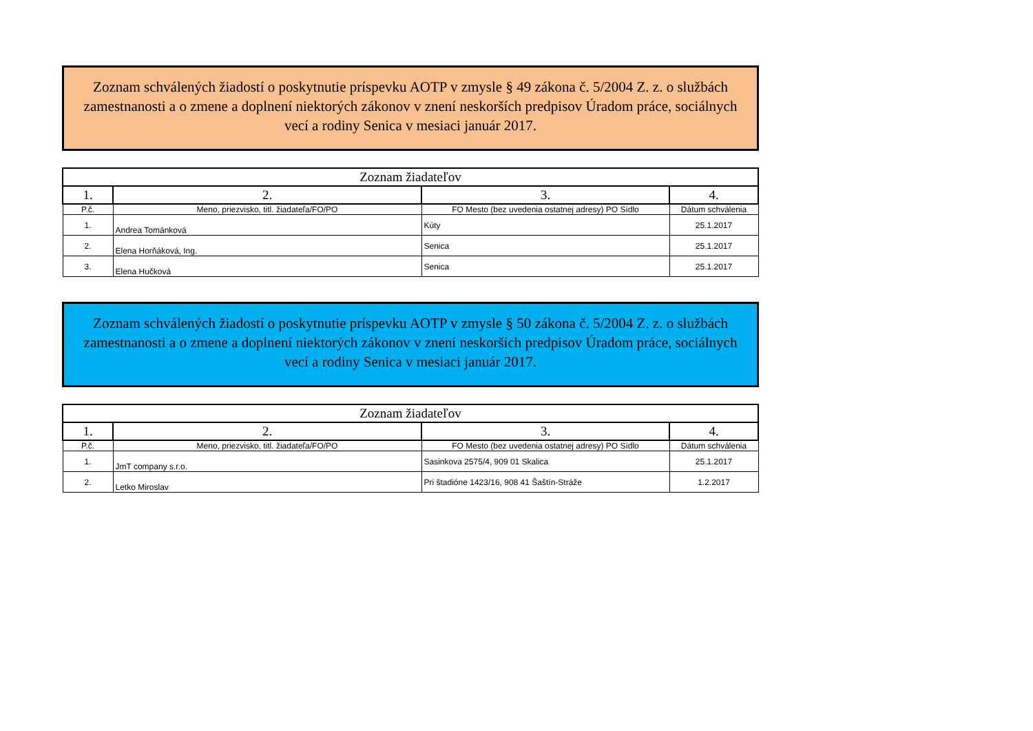Zoznam schválených žiadostí o poskytnutie príspevku AOTP v zmysle § 49 zákona č. 5/2004 Z. z. o službách zamestnanosti a o zmene a doplnení niektorých zákonov v znení neskorších predpisov Úradom práce, sociálnych vecí a rodiny Senica v mesiaci január 2017.
| Zoznam žiadateľov | | | |
| --- | --- | --- | --- |
| 1. | 2. | 3. | 4. |
| P.č. | Meno, priezvisko, titl. žiadateľa/FO/PO | FO Mesto (bez uvedenia ostatnej adresy) PO Sídlo | Dátum schválenia |
| 1. | Andrea Tománková | Kúty | 25.1.2017 |
| 2. | Elena Horňáková, Ing. | Senica | 25.1.2017 |
| 3. | Elena Hučková | Senica | 25.1.2017 |
Zoznam schválených žiadostí o poskytnutie príspevku AOTP v zmysle § 50 zákona č. 5/2004 Z. z. o službách zamestnanosti a o zmene a doplnení niektorých zákonov v znení neskorších predpisov Úradom práce, sociálnych vecí a rodiny Senica v mesiaci január 2017.
| Zoznam žiadateľov | | | |
| --- | --- | --- | --- |
| 1. | 2. | 3. | 4. |
| P.č. | Meno, priezvisko, titl. žiadateľa/FO/PO | FO Mesto (bez uvedenia ostatnej adresy) PO Sídlo | Dátum schválenia |
| 1. | JmT company s.r.o. | Sasinkova 2575/4, 909 01 Skalica | 25.1.2017 |
| 2. | Letko Miroslav | Pri štadióne 1423/16, 908 41 Šaštín-Stráže | 1.2.2017 |